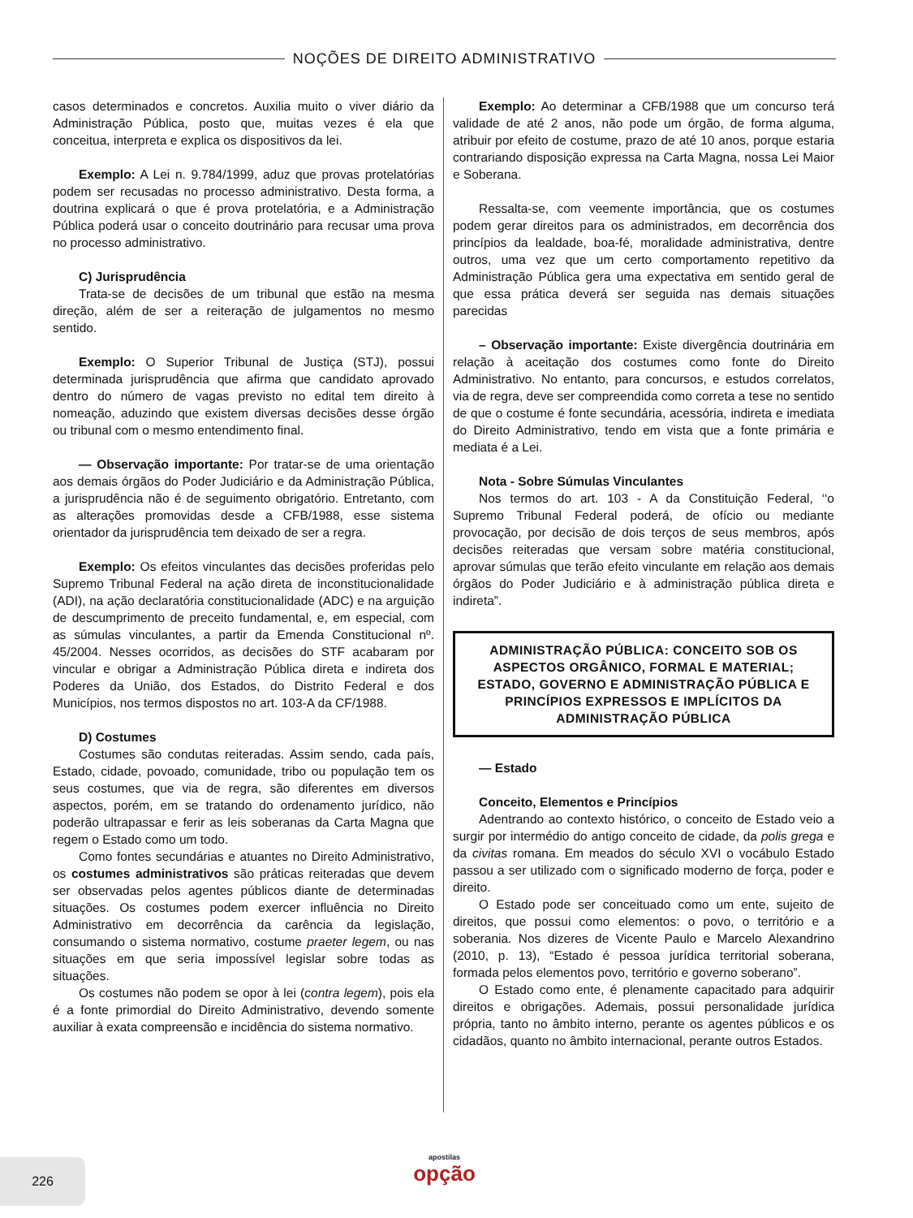NOÇÕES DE DIREITO ADMINISTRATIVO
casos determinados e concretos. Auxilia muito o viver diário da Administração Pública, posto que, muitas vezes é ela que conceitua, interpreta e explica os dispositivos da lei.
Exemplo: A Lei n. 9.784/1999, aduz que provas protelatórias podem ser recusadas no processo administrativo. Desta forma, a doutrina explicará o que é prova protelatória, e a Administração Pública poderá usar o conceito doutrinário para recusar uma prova no processo administrativo.
C) Jurisprudência
Trata-se de decisões de um tribunal que estão na mesma direção, além de ser a reiteração de julgamentos no mesmo sentido.
Exemplo: O Superior Tribunal de Justiça (STJ), possui determinada jurisprudência que afirma que candidato aprovado dentro do número de vagas previsto no edital tem direito à nomeação, aduzindo que existem diversas decisões desse órgão ou tribunal com o mesmo entendimento final.
— Observação importante: Por tratar-se de uma orientação aos demais órgãos do Poder Judiciário e da Administração Pública, a jurisprudência não é de seguimento obrigatório. Entretanto, com as alterações promovidas desde a CFB/1988, esse sistema orientador da jurisprudência tem deixado de ser a regra.
Exemplo: Os efeitos vinculantes das decisões proferidas pelo Supremo Tribunal Federal na ação direta de inconstitucionalidade (ADI), na ação declaratória constitucionalidade (ADC) e na arguição de descumprimento de preceito fundamental, e, em especial, com as súmulas vinculantes, a partir da Emenda Constitucional nº. 45/2004. Nesses ocorridos, as decisões do STF acabaram por vincular e obrigar a Administração Pública direta e indireta dos Poderes da União, dos Estados, do Distrito Federal e dos Municípios, nos termos dispostos no art. 103-A da CF/1988.
D) Costumes
Costumes são condutas reiteradas. Assim sendo, cada país, Estado, cidade, povoado, comunidade, tribo ou população tem os seus costumes, que via de regra, são diferentes em diversos aspectos, porém, em se tratando do ordenamento jurídico, não poderão ultrapassar e ferir as leis soberanas da Carta Magna que regem o Estado como um todo.
Como fontes secundárias e atuantes no Direito Administrativo, os costumes administrativos são práticas reiteradas que devem ser observadas pelos agentes públicos diante de determinadas situações. Os costumes podem exercer influência no Direito Administrativo em decorrência da carência da legislação, consumando o sistema normativo, costume praeter legem, ou nas situações em que seria impossível legislar sobre todas as situações.
Os costumes não podem se opor à lei (contra legem), pois ela é a fonte primordial do Direito Administrativo, devendo somente auxiliar à exata compreensão e incidência do sistema normativo.
Exemplo: Ao determinar a CFB/1988 que um concurso terá validade de até 2 anos, não pode um órgão, de forma alguma, atribuir por efeito de costume, prazo de até 10 anos, porque estaria contrariando disposição expressa na Carta Magna, nossa Lei Maior e Soberana.
Ressalta-se, com veemente importância, que os costumes podem gerar direitos para os administrados, em decorrência dos princípios da lealdade, boa-fé, moralidade administrativa, dentre outros, uma vez que um certo comportamento repetitivo da Administração Pública gera uma expectativa em sentido geral de que essa prática deverá ser seguida nas demais situações parecidas
– Observação importante: Existe divergência doutrinária em relação à aceitação dos costumes como fonte do Direito Administrativo. No entanto, para concursos, e estudos correlatos, via de regra, deve ser compreendida como correta a tese no sentido de que o costume é fonte secundária, acessória, indireta e imediata do Direito Administrativo, tendo em vista que a fonte primária e mediata é a Lei.
Nota - Sobre Súmulas Vinculantes
Nos termos do art. 103 - A da Constituição Federal, ‘‘o Supremo Tribunal Federal poderá, de ofício ou mediante provocação, por decisão de dois terços de seus membros, após decisões reiteradas que versam sobre matéria constitucional, aprovar súmulas que terão efeito vinculante em relação aos demais órgãos do Poder Judiciário e à administração pública direta e indireta”.
ADMINISTRAÇÃO PÚBLICA: CONCEITO SOB OS ASPECTOS ORGÂNICO, FORMAL E MATERIAL; ESTADO, GOVERNO E ADMINISTRAÇÃO PÚBLICA E PRINCÍPIOS EXPRESSOS E IMPLÍCITOS DA ADMINISTRAÇÃO PÚBLICA
— Estado
Conceito, Elementos e Princípios
Adentrando ao contexto histórico, o conceito de Estado veio a surgir por intermédio do antigo conceito de cidade, da polis grega e da civitas romana. Em meados do século XVI o vocábulo Estado passou a ser utilizado com o significado moderno de força, poder e direito.
O Estado pode ser conceituado como um ente, sujeito de direitos, que possui como elementos: o povo, o território e a soberania. Nos dizeres de Vicente Paulo e Marcelo Alexandrino (2010, p. 13), “Estado é pessoa jurídica territorial soberana, formada pelos elementos povo, território e governo soberano”.
O Estado como ente, é plenamente capacitado para adquirir direitos e obrigações. Ademais, possui personalidade jurídica própria, tanto no âmbito interno, perante os agentes públicos e os cidadãos, quanto no âmbito internacional, perante outros Estados.
226
apostilas
opção